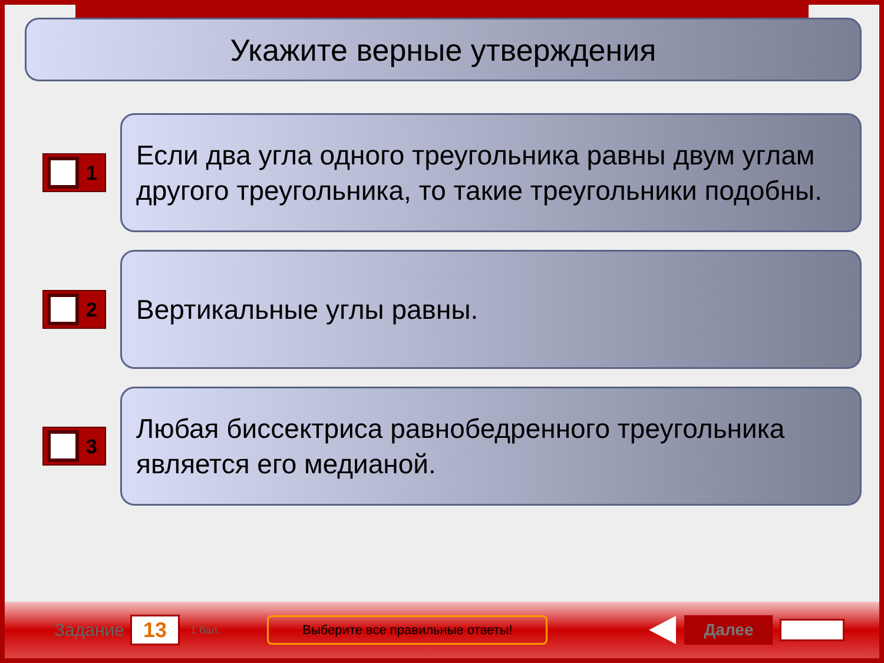Укажите верные утверждения
1
Если два угла одного треугольника равны двум углам другого треугольника, то такие треугольники подобны.
2
Вертикальные углы равны.
3
Любая биссектриса равнобедренного треугольника является его медианой.
Задание
13
1 бал.
Выберите все правильные ответы!
Далее